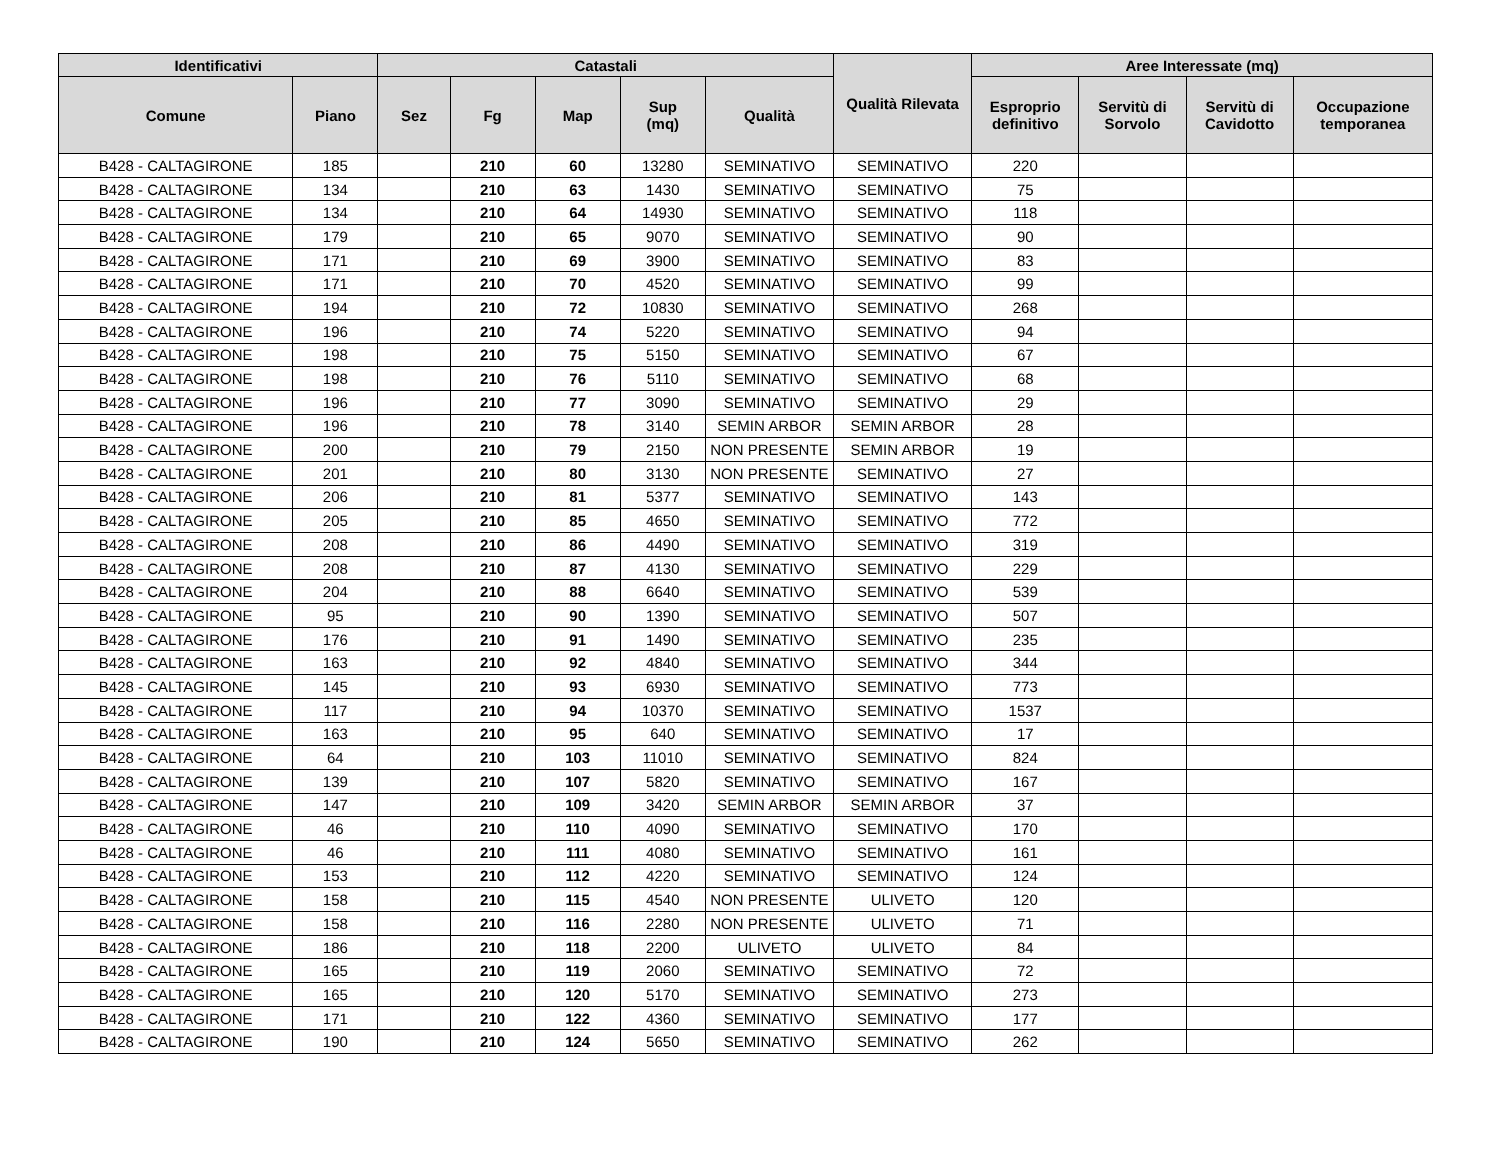| Identificativi | | Catastali | | | | | Qualità Rilevata | Aree Interessate (mq) | | | |
| --- | --- | --- | --- | --- | --- | --- | --- | --- | --- | --- | --- |
| Comune | Piano | Sez | Fg | Map | Sup (mq) | Qualità | | Esproprio definitivo | Servitù di Sorvolo | Servitù di Cavidotto | Occupazione temporanea |
| B428 - CALTAGIRONE | 185 | | 210 | 60 | 13280 | SEMINATIVO | SEMINATIVO | 220 | | | |
| B428 - CALTAGIRONE | 134 | | 210 | 63 | 1430 | SEMINATIVO | SEMINATIVO | 75 | | | |
| B428 - CALTAGIRONE | 134 | | 210 | 64 | 14930 | SEMINATIVO | SEMINATIVO | 118 | | | |
| B428 - CALTAGIRONE | 179 | | 210 | 65 | 9070 | SEMINATIVO | SEMINATIVO | 90 | | | |
| B428 - CALTAGIRONE | 171 | | 210 | 69 | 3900 | SEMINATIVO | SEMINATIVO | 83 | | | |
| B428 - CALTAGIRONE | 171 | | 210 | 70 | 4520 | SEMINATIVO | SEMINATIVO | 99 | | | |
| B428 - CALTAGIRONE | 194 | | 210 | 72 | 10830 | SEMINATIVO | SEMINATIVO | 268 | | | |
| B428 - CALTAGIRONE | 196 | | 210 | 74 | 5220 | SEMINATIVO | SEMINATIVO | 94 | | | |
| B428 - CALTAGIRONE | 198 | | 210 | 75 | 5150 | SEMINATIVO | SEMINATIVO | 67 | | | |
| B428 - CALTAGIRONE | 198 | | 210 | 76 | 5110 | SEMINATIVO | SEMINATIVO | 68 | | | |
| B428 - CALTAGIRONE | 196 | | 210 | 77 | 3090 | SEMINATIVO | SEMINATIVO | 29 | | | |
| B428 - CALTAGIRONE | 196 | | 210 | 78 | 3140 | SEMIN ARBOR | SEMIN ARBOR | 28 | | | |
| B428 - CALTAGIRONE | 200 | | 210 | 79 | 2150 | NON PRESENTE | SEMIN ARBOR | 19 | | | |
| B428 - CALTAGIRONE | 201 | | 210 | 80 | 3130 | NON PRESENTE | SEMINATIVO | 27 | | | |
| B428 - CALTAGIRONE | 206 | | 210 | 81 | 5377 | SEMINATIVO | SEMINATIVO | 143 | | | |
| B428 - CALTAGIRONE | 205 | | 210 | 85 | 4650 | SEMINATIVO | SEMINATIVO | 772 | | | |
| B428 - CALTAGIRONE | 208 | | 210 | 86 | 4490 | SEMINATIVO | SEMINATIVO | 319 | | | |
| B428 - CALTAGIRONE | 208 | | 210 | 87 | 4130 | SEMINATIVO | SEMINATIVO | 229 | | | |
| B428 - CALTAGIRONE | 204 | | 210 | 88 | 6640 | SEMINATIVO | SEMINATIVO | 539 | | | |
| B428 - CALTAGIRONE | 95 | | 210 | 90 | 1390 | SEMINATIVO | SEMINATIVO | 507 | | | |
| B428 - CALTAGIRONE | 176 | | 210 | 91 | 1490 | SEMINATIVO | SEMINATIVO | 235 | | | |
| B428 - CALTAGIRONE | 163 | | 210 | 92 | 4840 | SEMINATIVO | SEMINATIVO | 344 | | | |
| B428 - CALTAGIRONE | 145 | | 210 | 93 | 6930 | SEMINATIVO | SEMINATIVO | 773 | | | |
| B428 - CALTAGIRONE | 117 | | 210 | 94 | 10370 | SEMINATIVO | SEMINATIVO | 1537 | | | |
| B428 - CALTAGIRONE | 163 | | 210 | 95 | 640 | SEMINATIVO | SEMINATIVO | 17 | | | |
| B428 - CALTAGIRONE | 64 | | 210 | 103 | 11010 | SEMINATIVO | SEMINATIVO | 824 | | | |
| B428 - CALTAGIRONE | 139 | | 210 | 107 | 5820 | SEMINATIVO | SEMINATIVO | 167 | | | |
| B428 - CALTAGIRONE | 147 | | 210 | 109 | 3420 | SEMIN ARBOR | SEMIN ARBOR | 37 | | | |
| B428 - CALTAGIRONE | 46 | | 210 | 110 | 4090 | SEMINATIVO | SEMINATIVO | 170 | | | |
| B428 - CALTAGIRONE | 46 | | 210 | 111 | 4080 | SEMINATIVO | SEMINATIVO | 161 | | | |
| B428 - CALTAGIRONE | 153 | | 210 | 112 | 4220 | SEMINATIVO | SEMINATIVO | 124 | | | |
| B428 - CALTAGIRONE | 158 | | 210 | 115 | 4540 | NON PRESENTE | ULIVETO | 120 | | | |
| B428 - CALTAGIRONE | 158 | | 210 | 116 | 2280 | NON PRESENTE | ULIVETO | 71 | | | |
| B428 - CALTAGIRONE | 186 | | 210 | 118 | 2200 | ULIVETO | ULIVETO | 84 | | | |
| B428 - CALTAGIRONE | 165 | | 210 | 119 | 2060 | SEMINATIVO | SEMINATIVO | 72 | | | |
| B428 - CALTAGIRONE | 165 | | 210 | 120 | 5170 | SEMINATIVO | SEMINATIVO | 273 | | | |
| B428 - CALTAGIRONE | 171 | | 210 | 122 | 4360 | SEMINATIVO | SEMINATIVO | 177 | | | |
| B428 - CALTAGIRONE | 190 | | 210 | 124 | 5650 | SEMINATIVO | SEMINATIVO | 262 | | | |